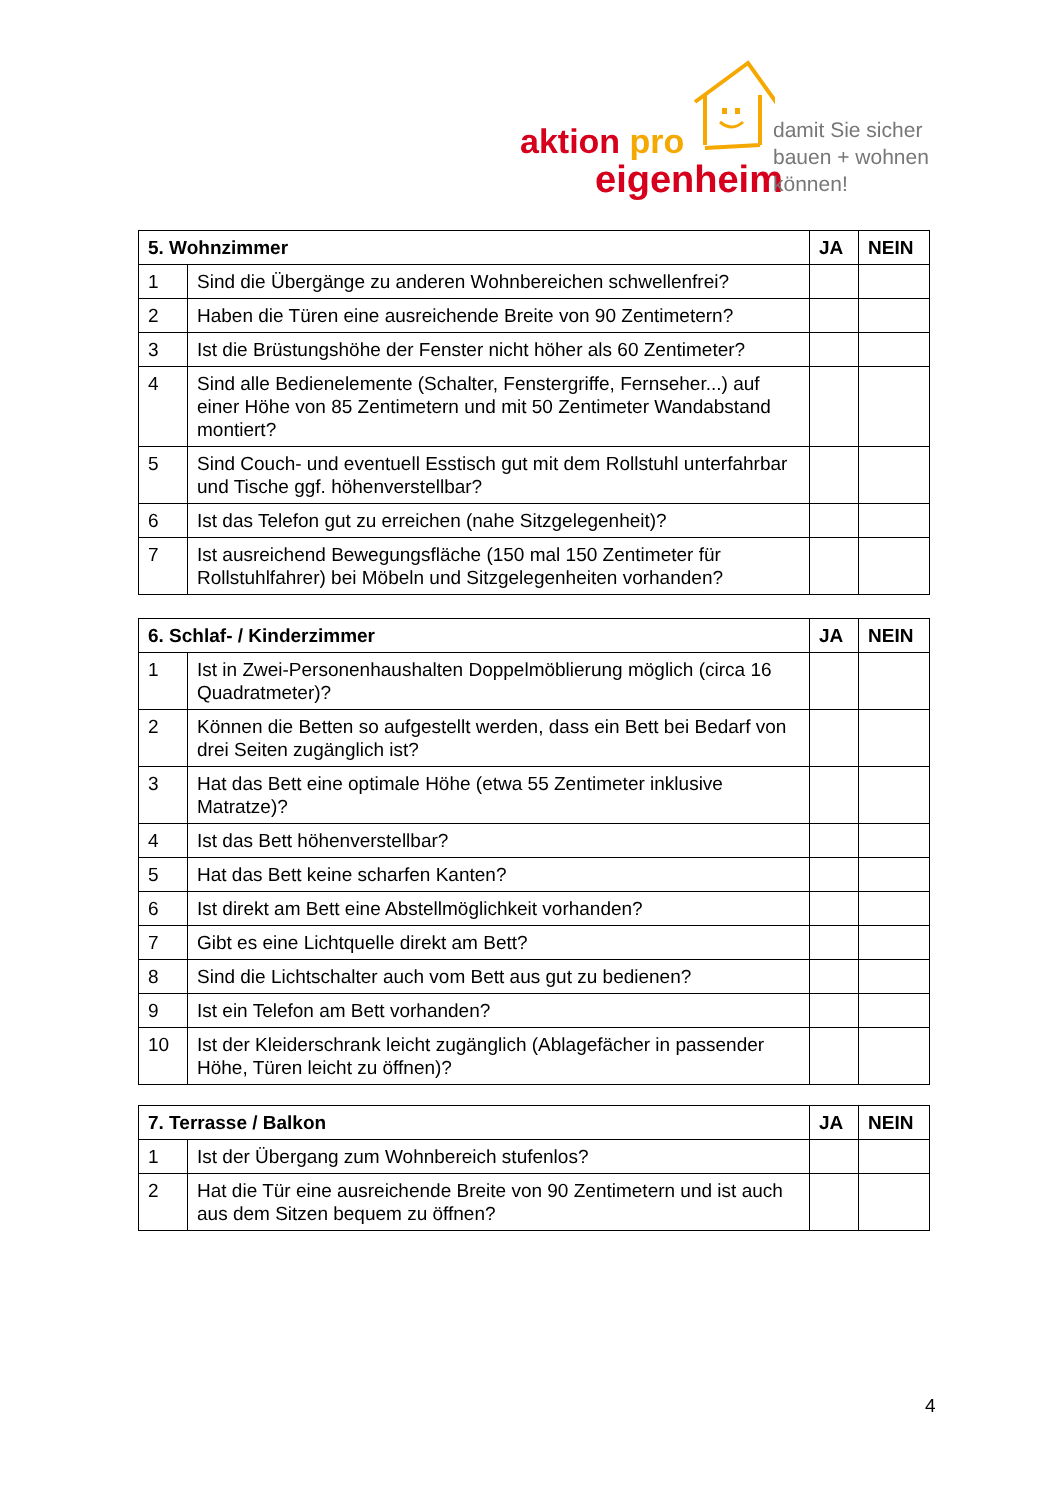aktion pro
eigenheim
damit Sie sicher
bauen + wohnen
können!
| 5. Wohnzimmer | | JA | NEIN |
| --- | --- | --- | --- |
| 1 | Sind die Übergänge zu anderen Wohnbereichen schwellenfrei? | | |
| 2 | Haben die Türen eine ausreichende Breite von 90 Zentimetern? | | |
| 3 | Ist die Brüstungshöhe der Fenster nicht höher als 60 Zentimeter? | | |
| 4 | Sind alle Bedienelemente (Schalter, Fenstergriffe, Fernseher...) auf einer Höhe von 85 Zentimetern und mit 50 Zentimeter Wandabstand montiert? | | |
| 5 | Sind Couch- und eventuell Esstisch gut mit dem Rollstuhl unterfahrbar und Tische ggf. höhenverstellbar? | | |
| 6 | Ist das Telefon gut zu erreichen (nahe Sitzgelegenheit)? | | |
| 7 | Ist ausreichend Bewegungsfläche (150 mal 150 Zentimeter für Rollstuhlfahrer) bei Möbeln und Sitzgelegenheiten vorhanden? | | |
| 6. Schlaf- / Kinderzimmer | | JA | NEIN |
| --- | --- | --- | --- |
| 1 | Ist in Zwei-Personenhaushalten Doppelmöblierung möglich (circa 16 Quadratmeter)? | | |
| 2 | Können die Betten so aufgestellt werden, dass ein Bett bei Bedarf von drei Seiten zugänglich ist? | | |
| 3 | Hat das Bett eine optimale Höhe (etwa 55 Zentimeter inklusive Matratze)? | | |
| 4 | Ist das Bett höhenverstellbar? | | |
| 5 | Hat das Bett keine scharfen Kanten? | | |
| 6 | Ist direkt am Bett eine Abstellmöglichkeit vorhanden? | | |
| 7 | Gibt es eine Lichtquelle direkt am Bett? | | |
| 8 | Sind die Lichtschalter auch vom Bett aus gut zu bedienen? | | |
| 9 | Ist ein Telefon am Bett vorhanden? | | |
| 10 | Ist der Kleiderschrank leicht zugänglich (Ablagefächer in passender Höhe, Türen leicht zu öffnen)? | | |
| 7. Terrasse / Balkon | | JA | NEIN |
| --- | --- | --- | --- |
| 1 | Ist der Übergang zum Wohnbereich stufenlos? | | |
| 2 | Hat die Tür eine ausreichende Breite von 90 Zentimetern und ist auch aus dem Sitzen bequem zu öffnen? | | |
4